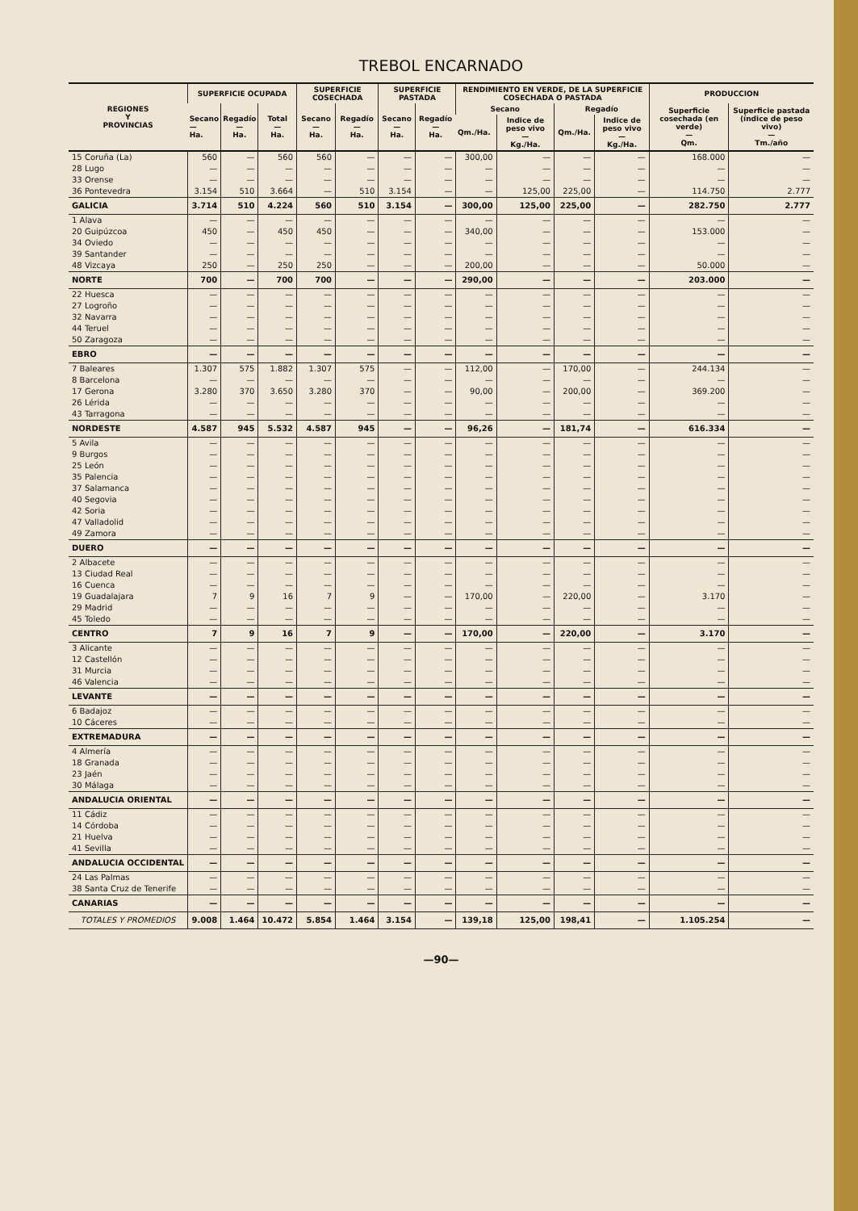TREBOL ENCARNADO
| REGIONES Y PROVINCIAS | SUPERFICIE OCUPADA | | | SUPERFICIE COSECHADA | | SUPERFICIE PASTADA | | RENDIMIENTO EN VERDE, DE LA SUPERFICIE COSECHADA O PASTADA | | | | PRODUCCION | |
| --- | --- | --- | --- | --- | --- | --- | --- | --- | --- | --- | --- | --- | --- |
| | Secano — Ha. | Regadío — Ha. | Total — Ha. | Secano — Ha. | Regadío — Ha. | Secano — Ha. | Regadío — Ha. | Secano | | Regadío | | Superficie cosechada (en verde) — Qm. | Superficie pastada (índice de peso vivo) — Tm./año |
| | | | | | | | | Qm./Ha. | Indice de peso vivo — Kg./Ha. | Qm./Ha. | Indice de peso vivo — Kg./Ha. | | |
| 15 Coruña (La) | 560 | — | 560 | 560 | — | — | — | 300,00 | — | — | — | 168.000 | — |
| 28 Lugo | — | — | — | — | — | — | — | — | — | — | — | — | — |
| 33 Orense | — | — | — | — | — | — | — | — | — | — | — | — | — |
| 36 Pontevedra | 3.154 | 510 | 3.664 | — | 510 | 3.154 | — | — | 125,00 | 225,00 | — | 114.750 | 2.777 |
| GALICIA | 3.714 | 510 | 4.224 | 560 | 510 | 3.154 | — | 300,00 | 125,00 | 225,00 | — | 282.750 | 2.777 |
| 1 Alava | — | — | — | — | — | — | — | — | — | — | — | — | — |
| 20 Guipúzcoa | 450 | — | 450 | 450 | — | — | — | 340,00 | — | — | — | 153.000 | — |
| 34 Oviedo | — | — | — | — | — | — | — | — | — | — | — | — | — |
| 39 Santander | — | — | — | — | — | — | — | — | — | — | — | — | — |
| 48 Vizcaya | 250 | — | 250 | 250 | — | — | — | 200,00 | — | — | — | 50.000 | — |
| NORTE | 700 | — | 700 | 700 | — | — | — | 290,00 | — | — | — | 203.000 | — |
| 22 Huesca | — | — | — | — | — | — | — | — | — | — | — | — | — |
| 27 Logroño | — | — | — | — | — | — | — | — | — | — | — | — | — |
| 32 Navarra | — | — | — | — | — | — | — | — | — | — | — | — | — |
| 44 Teruel | — | — | — | — | — | — | — | — | — | — | — | — | — |
| 50 Zaragoza | — | — | — | — | — | — | — | — | — | — | — | — | — |
| EBRO | — | — | — | — | — | — | — | — | — | — | — | — | — |
| 7 Baleares | 1.307 | 575 | 1.882 | 1.307 | 575 | — | — | 112,00 | — | 170,00 | — | 244.134 | — |
| 8 Barcelona | — | — | — | — | — | — | — | — | — | — | — | — | — |
| 17 Gerona | 3.280 | 370 | 3.650 | 3.280 | 370 | — | — | 90,00 | — | 200,00 | — | 369.200 | — |
| 26 Lérida | — | — | — | — | — | — | — | — | — | — | — | — | — |
| 43 Tarragona | — | — | — | — | — | — | — | — | — | — | — | — | — |
| NORDESTE | 4.587 | 945 | 5.532 | 4.587 | 945 | — | — | 96,26 | — | 181,74 | — | 616.334 | — |
| 5 Avila | — | — | — | — | — | — | — | — | — | — | — | — | — |
| 9 Burgos | — | — | — | — | — | — | — | — | — | — | — | — | — |
| 25 León | — | — | — | — | — | — | — | — | — | — | — | — | — |
| 35 Palencia | — | — | — | — | — | — | — | — | — | — | — | — | — |
| 37 Salamanca | — | — | — | — | — | — | — | — | — | — | — | — | — |
| 40 Segovia | — | — | — | — | — | — | — | — | — | — | — | — | — |
| 42 Soria | — | — | — | — | — | — | — | — | — | — | — | — | — |
| 47 Valladolid | — | — | — | — | — | — | — | — | — | — | — | — | — |
| 49 Zamora | — | — | — | — | — | — | — | — | — | — | — | — | — |
| DUERO | — | — | — | — | — | — | — | — | — | — | — | — | — |
| 2 Albacete | — | — | — | — | — | — | — | — | — | — | — | — | — |
| 13 Ciudad Real | — | — | — | — | — | — | — | — | — | — | — | — | — |
| 16 Cuenca | — | — | — | — | — | — | — | — | — | — | — | — | — |
| 19 Guadalajara | 7 | 9 | 16 | 7 | 9 | — | — | 170,00 | — | 220,00 | — | 3.170 | — |
| 29 Madrid | — | — | — | — | — | — | — | — | — | — | — | — | — |
| 45 Toledo | — | — | — | — | — | — | — | — | — | — | — | — | — |
| CENTRO | 7 | 9 | 16 | 7 | 9 | — | — | 170,00 | — | 220,00 | — | 3.170 | — |
| 3 Alicante | — | — | — | — | — | — | — | — | — | — | — | — | — |
| 12 Castellón | — | — | — | — | — | — | — | — | — | — | — | — | — |
| 31 Murcia | — | — | — | — | — | — | — | — | — | — | — | — | — |
| 46 Valencia | — | — | — | — | — | — | — | — | — | — | — | — | — |
| LEVANTE | — | — | — | — | — | — | — | — | — | — | — | — | — |
| 6 Badajoz | — | — | — | — | — | — | — | — | — | — | — | — | — |
| 10 Cáceres | — | — | — | — | — | — | — | — | — | — | — | — | — |
| EXTREMADURA | — | — | — | — | — | — | — | — | — | — | — | — | — |
| 4 Almería | — | — | — | — | — | — | — | — | — | — | — | — | — |
| 18 Granada | — | — | — | — | — | — | — | — | — | — | — | — | — |
| 23 Jaén | — | — | — | — | — | — | — | — | — | — | — | — | — |
| 30 Málaga | — | — | — | — | — | — | — | — | — | — | — | — | — |
| ANDALUCIA ORIENTAL | — | — | — | — | — | — | — | — | — | — | — | — | — |
| 11 Cádiz | — | — | — | — | — | — | — | — | — | — | — | — | — |
| 14 Córdoba | — | — | — | — | — | — | — | — | — | — | — | — | — |
| 21 Huelva | — | — | — | — | — | — | — | — | — | — | — | — | — |
| 41 Sevilla | — | — | — | — | — | — | — | — | — | — | — | — | — |
| ANDALUCIA OCCIDENTAL | — | — | — | — | — | — | — | — | — | — | — | — | — |
| 24 Las Palmas | — | — | — | — | — | — | — | — | — | — | — | — | — |
| 38 Santa Cruz de Tenerife | — | — | — | — | — | — | — | — | — | — | — | — | — |
| CANARIAS | — | — | — | — | — | — | — | — | — | — | — | — | — |
| TOTALES Y PROMEDIOS | 9.008 | 1.464 | 10.472 | 5.854 | 1.464 | 3.154 | — | 139,18 | 125,00 | 198,41 | — | 1.105.254 | — |
—90—